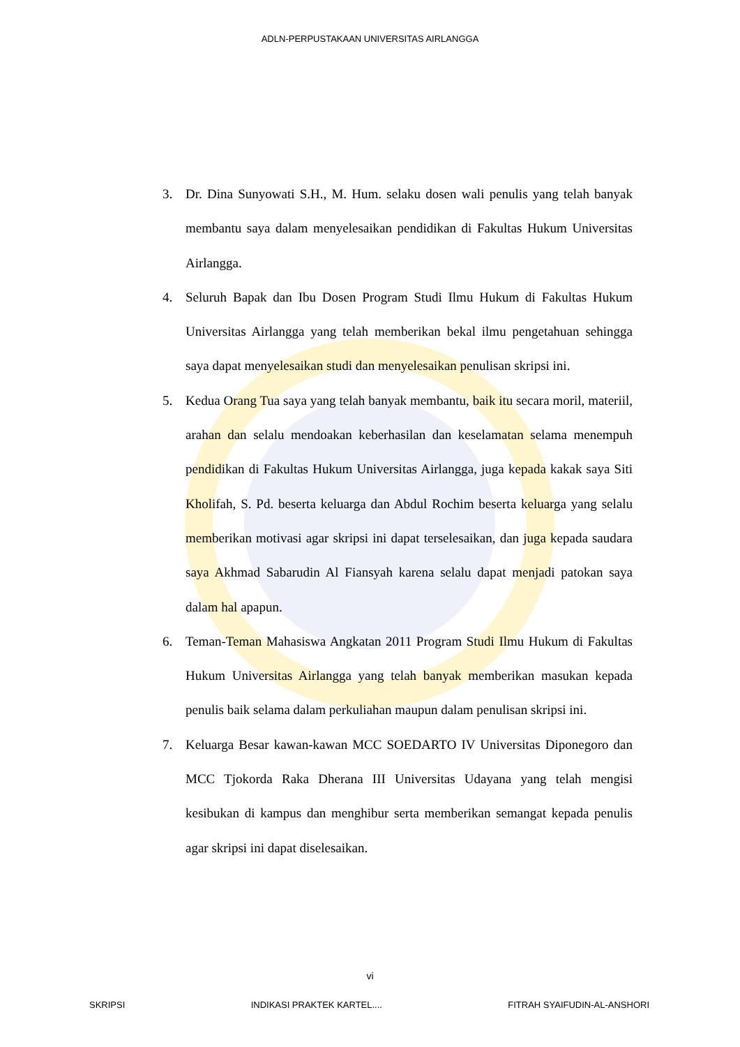ADLN-PERPUSTAKAAN UNIVERSITAS AIRLANGGA
3. Dr. Dina Sunyowati S.H., M. Hum. selaku dosen wali penulis yang telah banyak membantu saya dalam menyelesaikan pendidikan di Fakultas Hukum Universitas Airlangga.
4. Seluruh Bapak dan Ibu Dosen Program Studi Ilmu Hukum di Fakultas Hukum Universitas Airlangga yang telah memberikan bekal ilmu pengetahuan sehingga saya dapat menyelesaikan studi dan menyelesaikan penulisan skripsi ini.
5. Kedua Orang Tua saya yang telah banyak membantu, baik itu secara moril, materiil, arahan dan selalu mendoakan keberhasilan dan keselamatan selama menempuh pendidikan di Fakultas Hukum Universitas Airlangga, juga kepada kakak saya Siti Kholifah, S. Pd. beserta keluarga dan Abdul Rochim beserta keluarga yang selalu memberikan motivasi agar skripsi ini dapat terselesaikan, dan juga kepada saudara saya Akhmad Sabarudin Al Fiansyah karena selalu dapat menjadi patokan saya dalam hal apapun.
6. Teman-Teman Mahasiswa Angkatan 2011 Program Studi Ilmu Hukum di Fakultas Hukum Universitas Airlangga yang telah banyak memberikan masukan kepada penulis baik selama dalam perkuliahan maupun dalam penulisan skripsi ini.
7. Keluarga Besar kawan-kawan MCC SOEDARTO IV Universitas Diponegoro dan MCC Tjokorda Raka Dherana III Universitas Udayana yang telah mengisi kesibukan di kampus dan menghibur serta memberikan semangat kepada penulis agar skripsi ini dapat diselesaikan.
vi
SKRIPSI INDIKASI PRAKTEK KARTEL.... FITRAH SYAIFUDIN-AL-ANSHORI